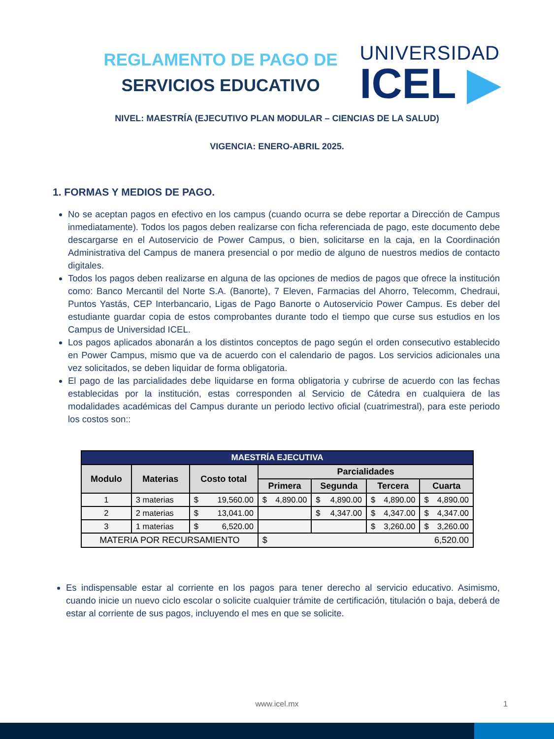REGLAMENTO DE PAGO DE
SERVICIOS EDUCATIVO
UNIVERSIDAD
ICEL ▶
NIVEL: MAESTRÍA (EJECUTIVO PLAN MODULAR – CIENCIAS DE LA SALUD)
VIGENCIA: ENERO-ABRIL 2025.
1. FORMAS Y MEDIOS DE PAGO.
No se aceptan pagos en efectivo en los campus (cuando ocurra se debe reportar a Dirección de Campus inmediatamente). Todos los pagos deben realizarse con ficha referenciada de pago, este documento debe descargarse en el Autoservicio de Power Campus, o bien, solicitarse en la caja, en la Coordinación Administrativa del Campus de manera presencial o por medio de alguno de nuestros medios de contacto digitales.
Todos los pagos deben realizarse en alguna de las opciones de medios de pagos que ofrece la institución como: Banco Mercantil del Norte S.A. (Banorte), 7 Eleven, Farmacias del Ahorro, Telecomm, Chedraui, Puntos Yastás, CEP Interbancario, Ligas de Pago Banorte o Autoservicio Power Campus. Es deber del estudiante guardar copia de estos comprobantes durante todo el tiempo que curse sus estudios en los Campus de Universidad ICEL.
Los pagos aplicados abonarán a los distintos conceptos de pago según el orden consecutivo establecido en Power Campus, mismo que va de acuerdo con el calendario de pagos. Los servicios adicionales una vez solicitados, se deben liquidar de forma obligatoria.
El pago de las parcialidades debe liquidarse en forma obligatoria y cubrirse de acuerdo con las fechas establecidas por la institución, estas corresponden al Servicio de Cátedra en cualquiera de las modalidades académicas del Campus durante un periodo lectivo oficial (cuatrimestral), para este periodo los costos son::
| MAESTRÍA EJECUTIVA | | | | | | |
| --- | --- | --- | --- | --- | --- | --- |
| Modulo | Materias | Costo total | Parcialidades | | | |
| | | | Primera | Segunda | Tercera | Cuarta |
| 1 | 3 materias | $ 19,560.00 | $ 4,890.00 | $ 4,890.00 | $ 4,890.00 | $ 4,890.00 |
| 2 | 2 materias | $ 13,041.00 | | $ 4,347.00 | $ 4,347.00 | $ 4,347.00 |
| 3 | 1 materias | $ 6,520.00 | | | $ 3,260.00 | $ 3,260.00 |
| MATERIA POR RECURSAMIENTO | | | $ 6,520.00 | | | |
Es indispensable estar al corriente en los pagos para tener derecho al servicio educativo. Asimismo, cuando inicie un nuevo ciclo escolar o solicite cualquier trámite de certificación, titulación o baja, deberá de estar al corriente de sus pagos, incluyendo el mes en que se solicite.
www.icel.mx 1